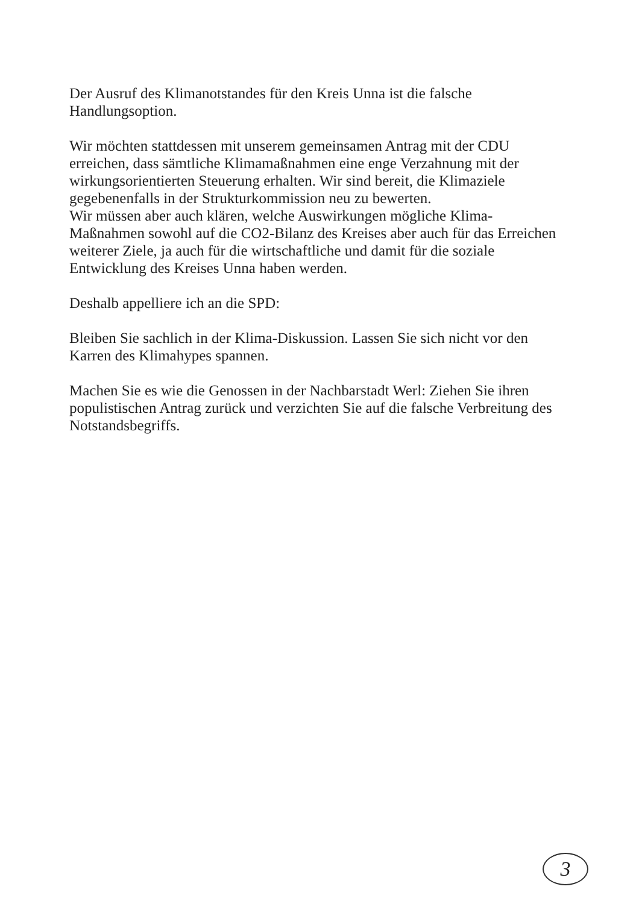Der Ausruf des Klimanotstandes für den Kreis Unna ist die falsche
Handlungsoption.
Wir möchten stattdessen mit unserem gemeinsamen Antrag mit der CDU
erreichen, dass sämtliche Klimamaßnahmen eine enge Verzahnung mit der
wirkungsorientierten Steuerung erhalten. Wir sind bereit, die Klimaziele
gegebenenfalls in der Strukturkommission neu zu bewerten.
Wir müssen aber auch klären, welche Auswirkungen mögliche Klima-
Maßnahmen sowohl auf die CO2-Bilanz des Kreises aber auch für das Erreichen
weiterer Ziele, ja auch für die wirtschaftliche und damit für die soziale
Entwicklung des Kreises Unna haben werden.
Deshalb appelliere ich an die SPD:
Bleiben Sie sachlich in der Klima-Diskussion. Lassen Sie sich nicht vor den
Karren des Klimahypes spannen.
Machen Sie es wie die Genossen in der Nachbarstadt Werl: Ziehen Sie ihren
populistischen Antrag zurück und verzichten Sie auf die falsche Verbreitung des
Notstandsbegriffs.
3